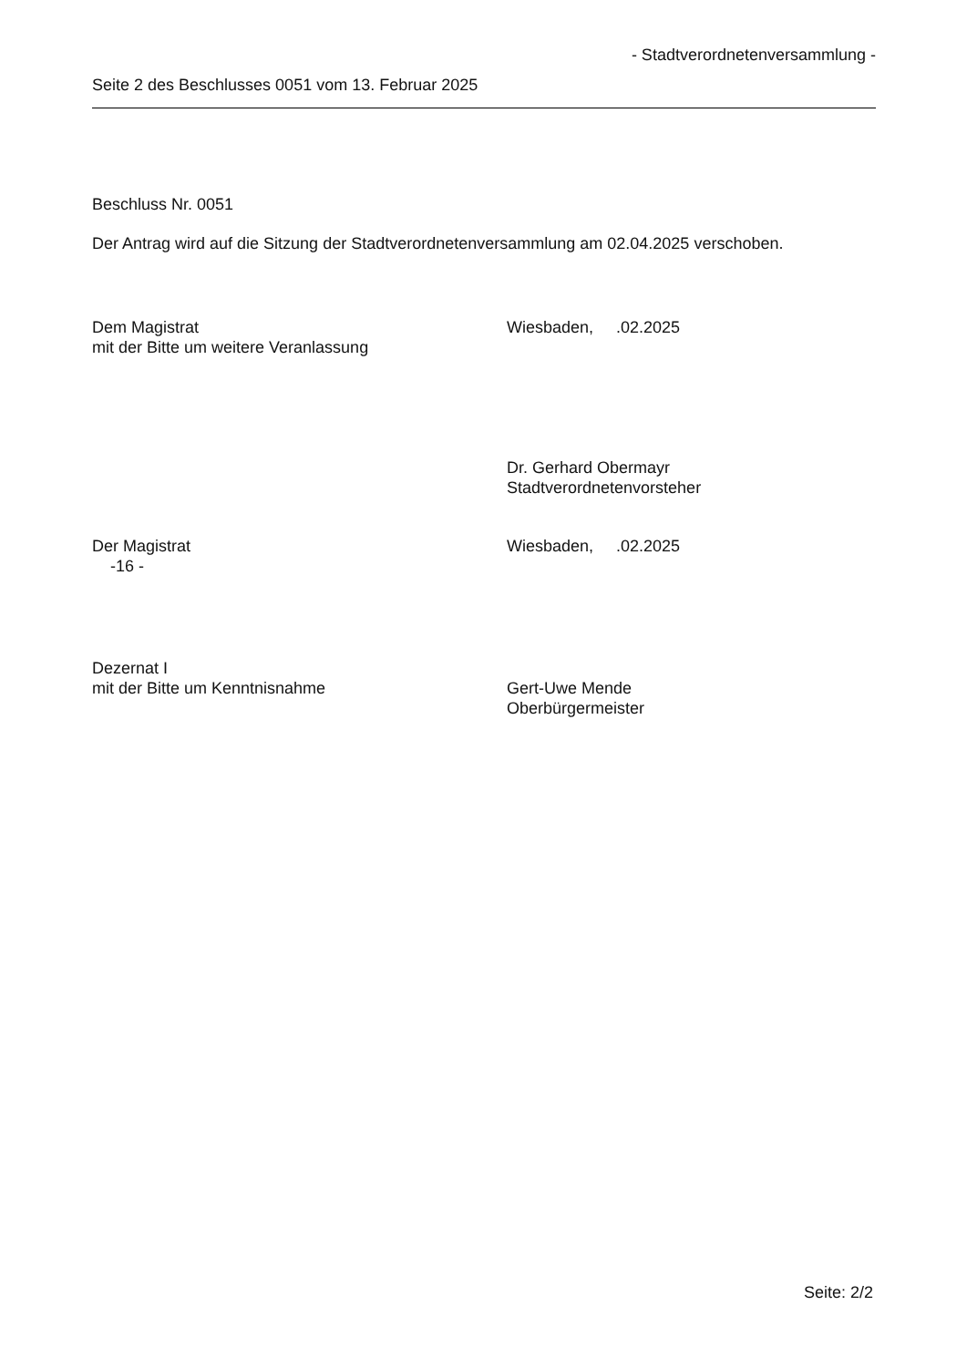- Stadtverordnetenversammlung -
Seite 2 des Beschlusses 0051 vom 13. Februar 2025
Beschluss Nr. 0051
Der Antrag wird auf die Sitzung der Stadtverordnetenversammlung am 02.04.2025 verschoben.
Dem Magistrat
mit der Bitte um weitere Veranlassung
Wiesbaden, .02.2025
Dr. Gerhard Obermayr
Stadtverordnetenvorsteher
Der Magistrat
-16 -
Wiesbaden, .02.2025
Dezernat I
mit der Bitte um Kenntnisnahme
Gert-Uwe Mende
Oberbürgermeister
Seite: 2/2